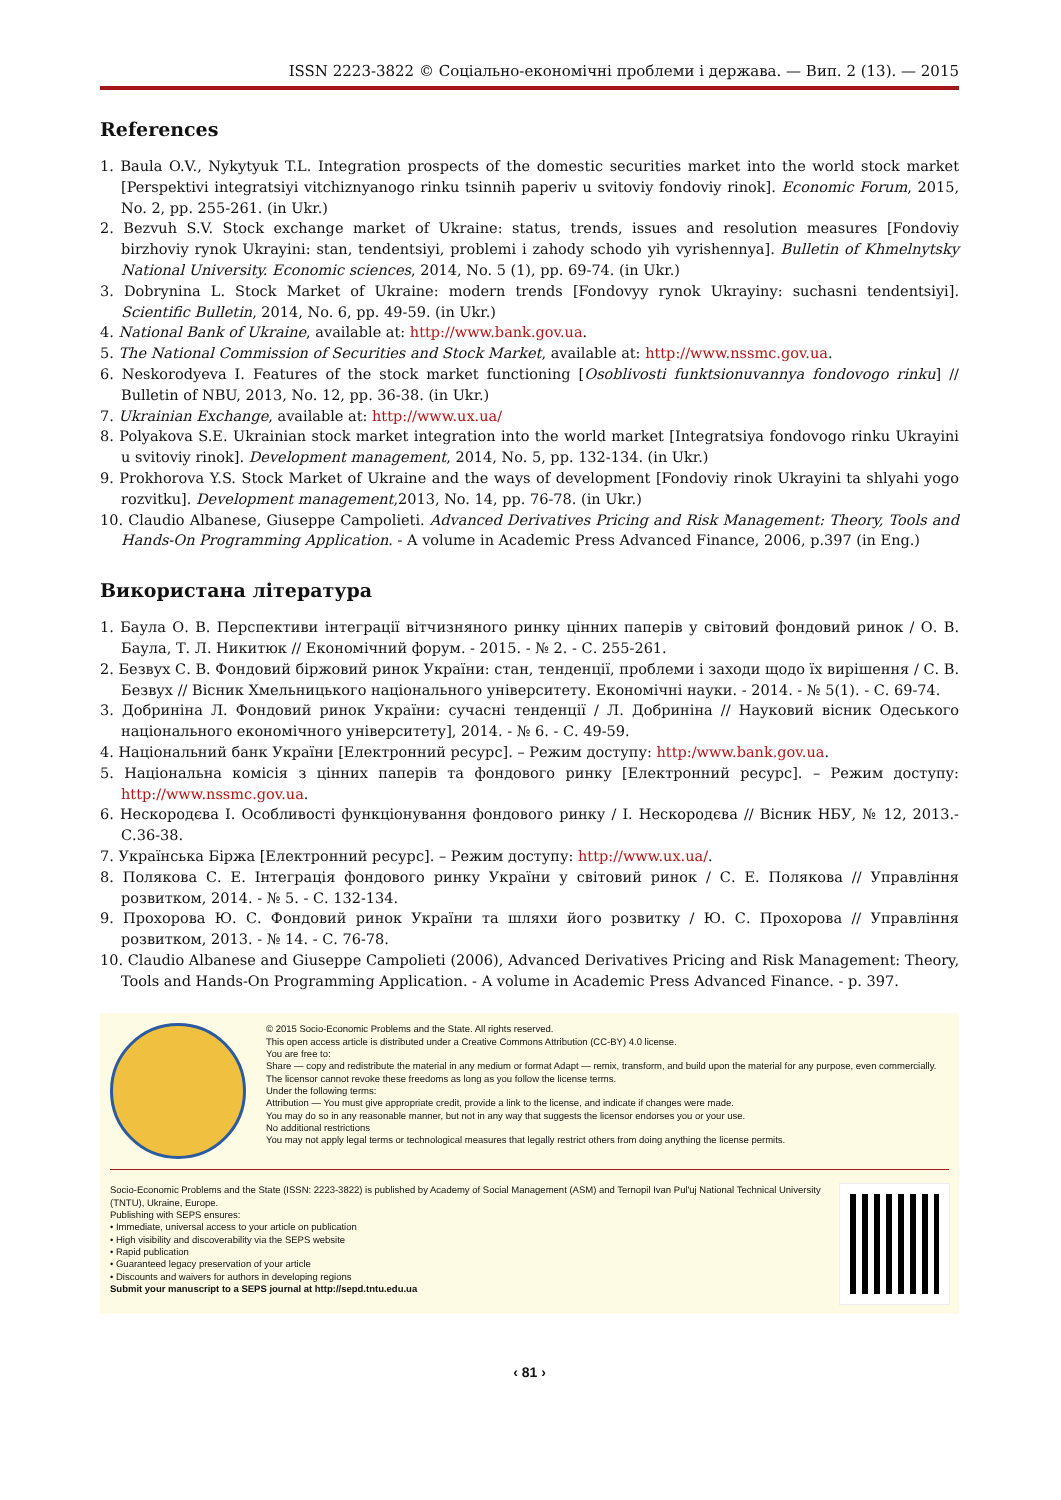ISSN 2223-3822 © Соціально-економічні проблеми і держава. — Вип. 2 (13). — 2015
References
1. Baula O.V., Nykytyuk T.L. Integration prospects of the domestic securities market into the world stock market [Perspektivi integratsiyi vitchiznyanogo rinku tsinnih paperiv u svitoviy fondoviy rinok]. Economic Forum, 2015, No. 2, pp. 255-261. (in Ukr.)
2. Bezvuh S.V. Stock exchange market of Ukraine: status, trends, issues and resolution measures [Fondoviy birzhoviy rynok Ukrayini: stan, tendentsiyi, problemi i zahody schodo yih vyrishennya]. Bulletin of Khmelnytsky National University. Economic sciences, 2014, No. 5 (1), pp. 69-74. (in Ukr.)
3. Dobrynina L. Stock Market of Ukraine: modern trends [Fondovyy rynok Ukrayiny: suchasni tendentsiyi]. Scientific Bulletin, 2014, No. 6, pp. 49-59. (in Ukr.)
4. National Bank of Ukraine, available at: http://www.bank.gov.ua.
5. The National Commission of Securities and Stock Market, available at: http://www.nssmc.gov.ua.
6. Neskorodyeva I. Features of the stock market functioning [Osoblivosti funktsionuvannya fondovogo rinku] // Bulletin of NBU, 2013, No. 12, pp. 36-38. (in Ukr.)
7. Ukrainian Exchange, available at: http://www.ux.ua/
8. Polyakova S.E. Ukrainian stock market integration into the world market [Integratsiya fondovogo rinku Ukrayini u svitoviy rinok]. Development management, 2014, No. 5, pp. 132-134. (in Ukr.)
9. Prokhorova Y.S. Stock Market of Ukraine and the ways of development [Fondoviy rinok Ukrayini ta shlyahi yogo rozvitku]. Development management,2013, No. 14, pp. 76-78. (in Ukr.)
10. Claudio Albanese, Giuseppe Campolieti. Advanced Derivatives Pricing and Risk Management: Theory, Tools and Hands-On Programming Application. - A volume in Academic Press Advanced Finance, 2006, p.397 (in Eng.)
Використана література
1. Баула О. В. Перспективи інтеграції вітчизняного ринку цінних паперів у світовий фондовий ринок / О. В. Баула, Т. Л. Никитюк // Економічний форум. - 2015. - № 2. - С. 255-261.
2. Безвух С. В. Фондовий біржовий ринок України: стан, тенденції, проблеми і заходи щодо їх вирішення / С. В. Безвух // Вісник Хмельницького національного університету. Економічні науки. - 2014. - № 5(1). - С. 69-74.
3. Добриніна Л. Фондовий ринок України: сучасні тенденції / Л. Добриніна // Науковий вісник Одеського національного економічного університету], 2014. - № 6. - С. 49-59.
4. Національний банк України [Електронний ресурс]. – Режим доступу: http:/www.bank.gov.ua.
5. Національна комісія з цінних паперів та фондового ринку [Електронний ресурс]. – Режим доступу: http://www.nssmc.gov.ua.
6. Нескородєва І. Особливості функціонування фондового ринку / І. Нескородєва // Вісник НБУ, № 12, 2013.- С.36-38.
7. Українська Біржа [Електронний ресурс]. – Режим доступу: http://www.ux.ua/.
8. Полякова С. Е. Інтеграція фондового ринку України у світовий ринок / С. Е. Полякова // Управління розвитком, 2014. - № 5. - С. 132-134.
9. Прохорова Ю. С. Фондовий ринок України та шляхи його розвитку / Ю. С. Прохорова // Управління розвитком, 2013. - № 14. - С. 76-78.
10. Claudio Albanese and Giuseppe Campolieti (2006), Advanced Derivatives Pricing and Risk Management: Theory, Tools and Hands-On Programming Application. - A volume in Academic Press Advanced Finance. - p. 397.
© 2015 Socio-Economic Problems and the State. All rights reserved.
This open access article is distributed under a Creative Commons Attribution (CC-BY) 4.0 license.
You are free to:
Share — copy and redistribute the material in any medium or format Adapt — remix, transform, and build upon the material for any purpose, even commercially.
The licensor cannot revoke these freedoms as long as you follow the license terms.
Under the following terms:
Attribution — You must give appropriate credit, provide a link to the license, and indicate if changes were made.
You may do so in any reasonable manner, but not in any way that suggests the licensor endorses you or your use.
No additional restrictions
You may not apply legal terms or technological measures that legally restrict others from doing anything the license permits.
Socio-Economic Problems and the State (ISSN: 2223-3822) is published by Academy of Social Management (ASM) and Ternopil Ivan Pul'uj National Technical University (TNTU), Ukraine, Europe.
Publishing with SEPS ensures:
• Immediate, universal access to your article on publication
• High visibility and discoverability via the SEPS website
• Rapid publication
• Guaranteed legacy preservation of your article
• Discounts and waivers for authors in developing regions
Submit your manuscript to a SEPS journal at http://sepd.tntu.edu.ua
‹ 81 ›